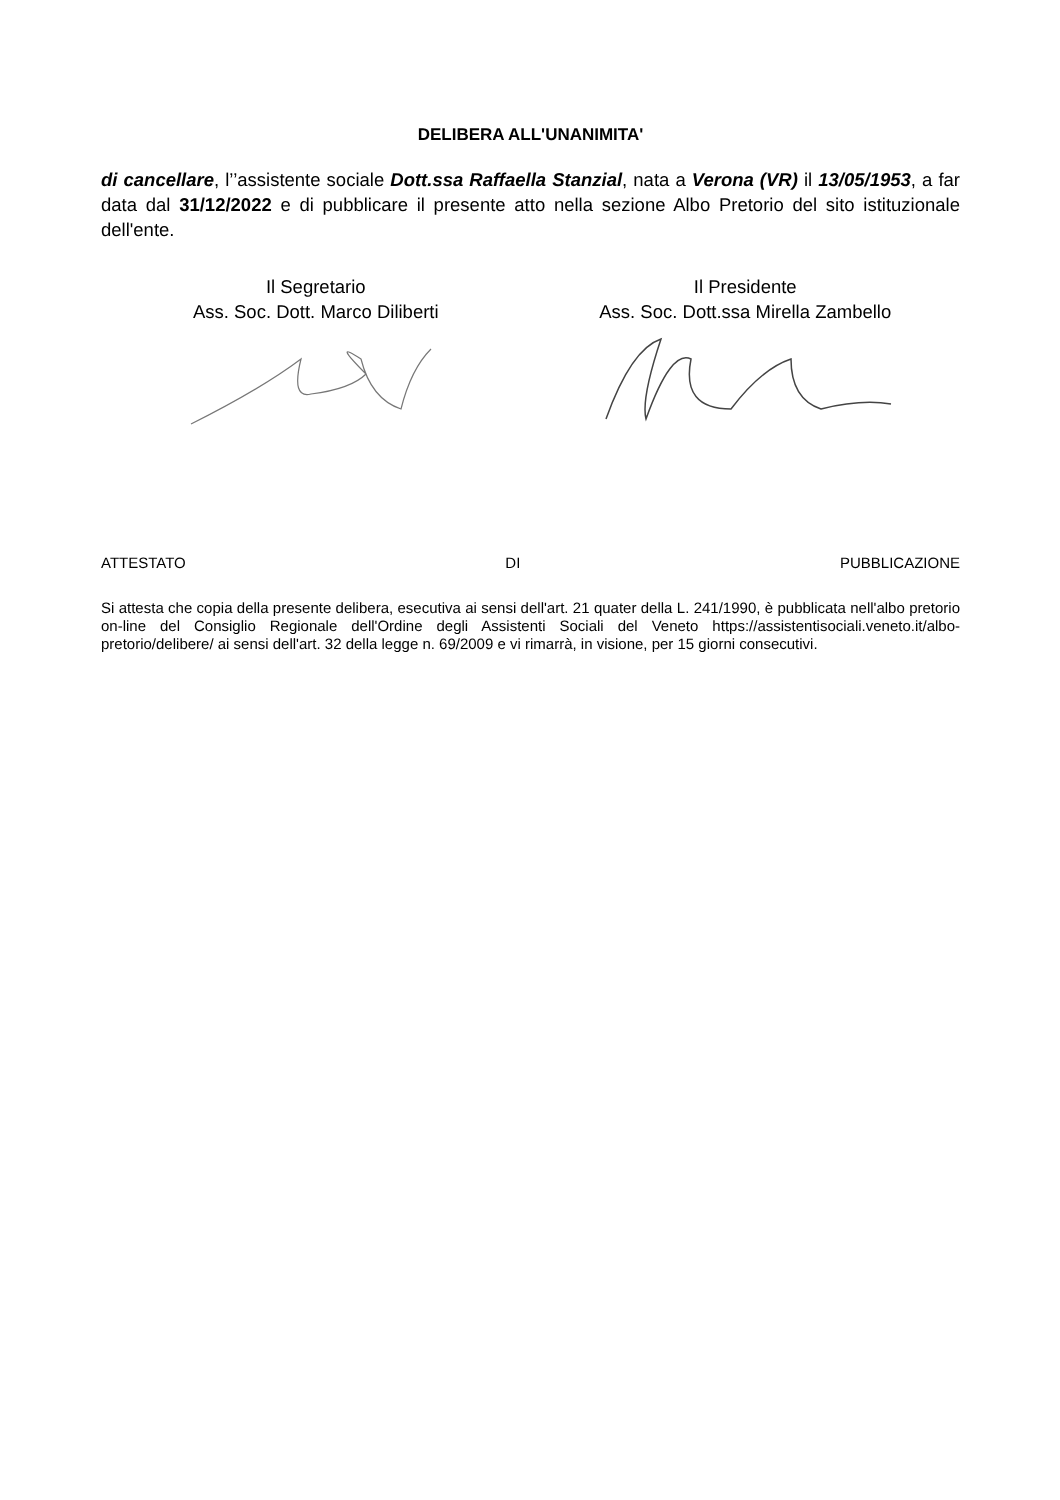DELIBERA ALL'UNANIMITA'
di cancellare, l’’assistente sociale Dott.ssa Raffaella Stanzial, nata a Verona (VR) il 13/05/1953, a far data dal 31/12/2022 e di pubblicare il presente atto nella sezione Albo Pretorio del sito istituzionale dell'ente.
Il Segretario
Ass. Soc. Dott. Marco Diliberti
Il Presidente
Ass. Soc. Dott.ssa Mirella Zambello
ATTESTATO DI PUBBLICAZIONE
Si attesta che copia della presente delibera, esecutiva ai sensi dell'art. 21 quater della L. 241/1990, è pubblicata nell'albo pretorio on-line del Consiglio Regionale dell'Ordine degli Assistenti Sociali del Veneto https://assistentisociali.veneto.it/albo-pretorio/delibere/ ai sensi dell'art. 32 della legge n. 69/2009 e vi rimarrà, in visione, per 15 giorni consecutivi.